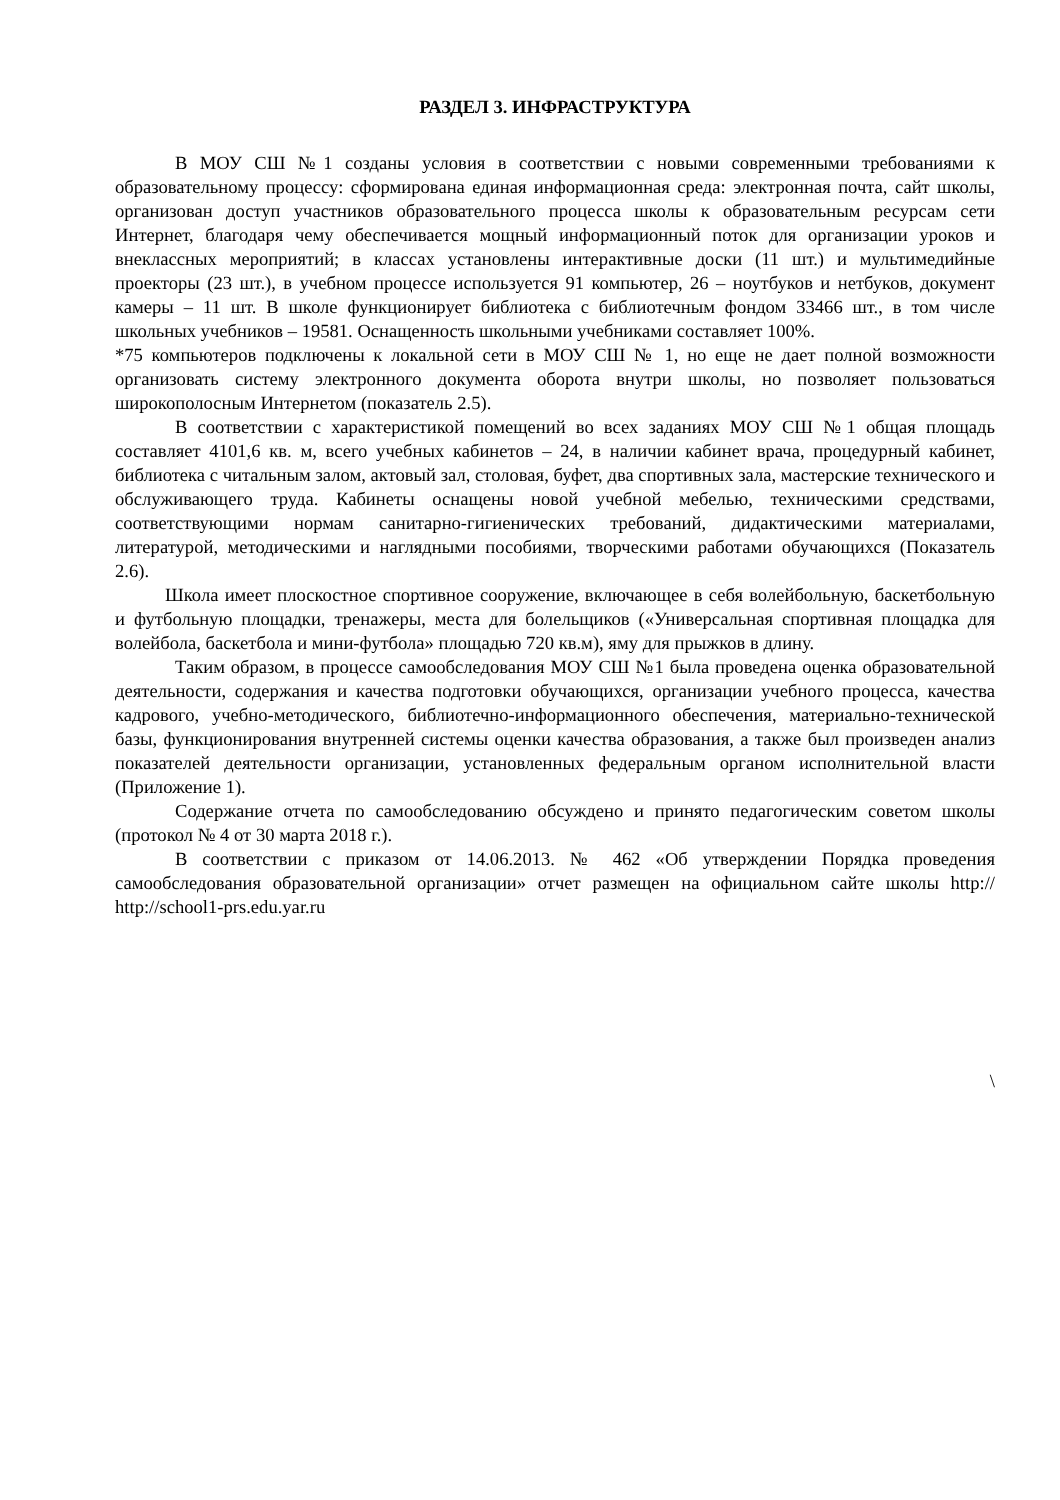РАЗДЕЛ 3. ИНФРАСТРУКТУРА
В МОУ СШ №1 созданы условия в соответствии с новыми современными требованиями к образовательному процессу: сформирована единая информационная среда: электронная почта, сайт школы, организован доступ участников образовательного процесса школы к образовательным ресурсам сети Интернет, благодаря чему обеспечивается мощный информационный поток для организации уроков и внеклассных мероприятий; в классах установлены интерактивные доски (11 шт.) и мультимедийные проекторы (23 шт.), в учебном процессе используется 91 компьютер, 26 – ноутбуков и нетбуков, документ камеры – 11 шт. В школе функционирует библиотека с библиотечным фондом 33466 шт., в том числе школьных учебников – 19581. Оснащенность школьными учебниками составляет 100%.
*75 компьютеров подключены к локальной сети в МОУ СШ № 1, но еще не дает полной возможности организовать систему электронного документа оборота внутри школы, но позволяет пользоваться широкополосным Интернетом (показатель 2.5).
В соответствии с характеристикой помещений во всех заданиях МОУ СШ №1 общая площадь составляет 4101,6 кв. м, всего учебных кабинетов – 24, в наличии кабинет врача, процедурный кабинет, библиотека с читальным залом, актовый зал, столовая, буфет, два спортивных зала, мастерские технического и обслуживающего труда. Кабинеты оснащены новой учебной мебелью, техническими средствами, соответствующими нормам санитарно-гигиенических требований, дидактическими материалами, литературой, методическими и наглядными пособиями, творческими работами обучающихся (Показатель 2.6).
Школа имеет плоскостное спортивное сооружение, включающее в себя волейбольную, баскетбольную и футбольную площадки, тренажеры, места для болельщиков («Универсальная спортивная площадка для волейбола, баскетбола и мини-футбола» площадью 720 кв.м), яму для прыжков в длину.
Таким образом, в процессе самообследования МОУ СШ №1 была проведена оценка образовательной деятельности, содержания и качества подготовки обучающихся, организации учебного процесса, качества кадрового, учебно-методического, библиотечно-информационного обеспечения, материально-технической базы, функционирования внутренней системы оценки качества образования, а также был произведен анализ показателей деятельности организации, установленных федеральным органом исполнительной власти (Приложение 1).
Содержание отчета по самообследованию обсуждено и принято педагогическим советом школы (протокол № 4 от 30 марта 2018 г.).
В соответствии с приказом от 14.06.2013. № 462 «Об утверждении Порядка проведения самообследования образовательной организации» отчет размещен на официальном сайте школы http:// http://school1-prs.edu.yar.ru
\